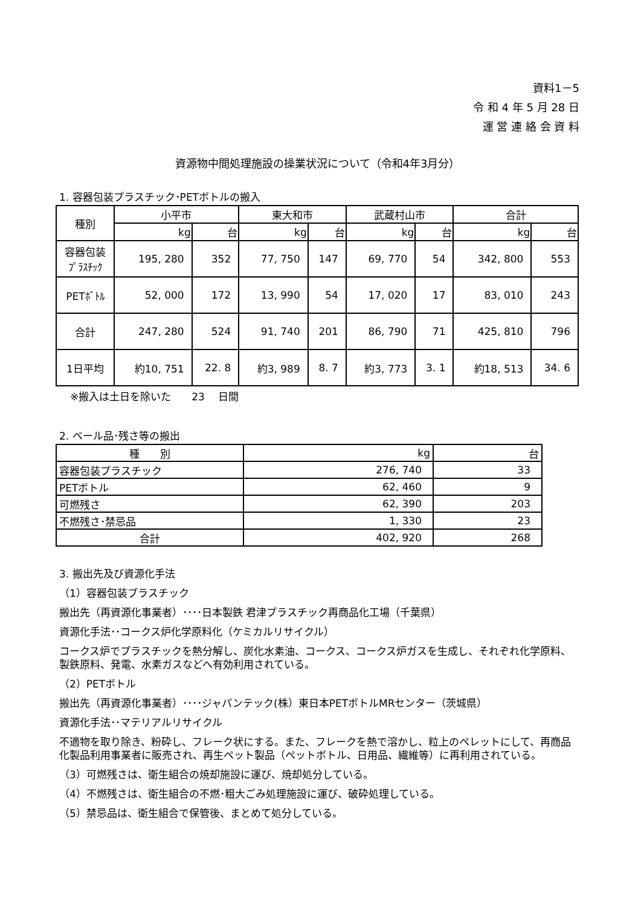資料1－5
令 和 4 年 5 月 28 日
運 営 連 絡 会 資 料
資源物中間処理施設の操業状況について（令和4年3月分）
1. 容器包装プラスチック･PETボトルの搬入
| 種別 | 小平市 | | 東大和市 | | 武蔵村山市 | | 合計 | |
| --- | --- | --- | --- | --- | --- | --- | --- | --- |
| | kg | 台 | kg | 台 | kg | 台 | kg | 台 |
| 容器包装 ﾌﾟﾗｽﾁｯｸ | 195, 280 | 352 | 77, 750 | 147 | 69, 770 | 54 | 342, 800 | 553 |
| PETﾎﾞﾄﾙ | 52, 000 | 172 | 13, 990 | 54 | 17, 020 | 17 | 83, 010 | 243 |
| 合計 | 247, 280 | 524 | 91, 740 | 201 | 86, 790 | 71 | 425, 810 | 796 |
| 1日平均 | 約10, 751 | 22. 8 | 約3, 989 | 8. 7 | 約3, 773 | 3. 1 | 約18, 513 | 34. 6 |
※搬入は土日を除いた　　23　 日間
2. ベール品･残さ等の搬出
| 種 別 | kg | 台 |
| 容器包装プラスチック | 276, 740 | 33 |
| PETボトル | 62, 460 | 9 |
| 可燃残さ | 62, 390 | 203 |
| 不燃残さ･禁忌品 | 1, 330 | 23 |
| 合計 | 402, 920 | 268 |
3. 搬出先及び資源化手法
（1）容器包装プラスチック
搬出先（再資源化事業者）････日本製鉄 君津プラスチック再商品化工場（千葉県）
資源化手法･･コークス炉化学原料化（ケミカルリサイクル）
コークス炉でプラスチックを熱分解し、炭化水素油、コークス、コークス炉ガスを生成し、それぞれ化学原料、製鉄原料、発電、水素ガスなどへ有効利用されている。
（2）PETボトル
搬出先（再資源化事業者）････ジャパンテック(株）東日本PETボトルMRセンター（茨城県）
資源化手法･･マテリアルリサイクル
不適物を取り除き、粉砕し、フレーク状にする。また、フレークを熱で溶かし、粒上のペレットにして、再商品化製品利用事業者に販売され、再生ペット製品（ペットボトル、日用品、繊維等）に再利用されている。
（3）可燃残さは、衛生組合の焼却施設に運び、焼却処分している。
（4）不燃残さは、衛生組合の不燃･粗大ごみ処理施設に運び、破砕処理している。
（5）禁忌品は、衛生組合で保管後、まとめて処分している。